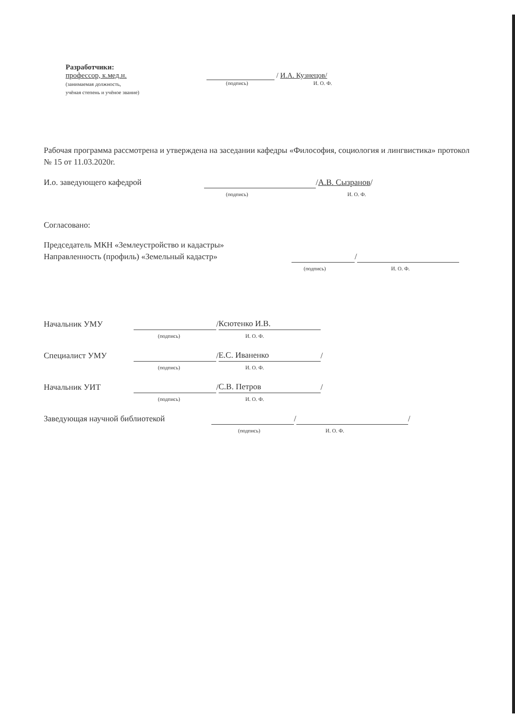Разработчики:
профессор, к.мед.н.
(занимаемая должность,
учёная степень и учёное звание)
/ И.А. Кузнецов/
(подпись) И. О. Ф.
Рабочая программа рассмотрена и утверждена на заседании кафедры «Философия, социология и лингвистика» протокол № 15 от 11.03.2020г.
И.о. заведующего кафедрой / А.В. Сызранов /
(подпись) И. О. Ф.
Согласовано:
Председатель МКН «Землеустройство и кадастры»
Направленность (профиль) «Земельный кадастр» /
(подпись) И. О. Ф.
Начальник УМУ / Ксютенко И.В.
(подпись) И. О. Ф.
Специалист УМУ / Е.С. Иваненко /
(подпись) И. О. Ф.
Начальник УИТ / С.В. Петров /
(подпись) И. О. Ф.
Заведующая научной библиотекой / /
(подпись) И. О. Ф.